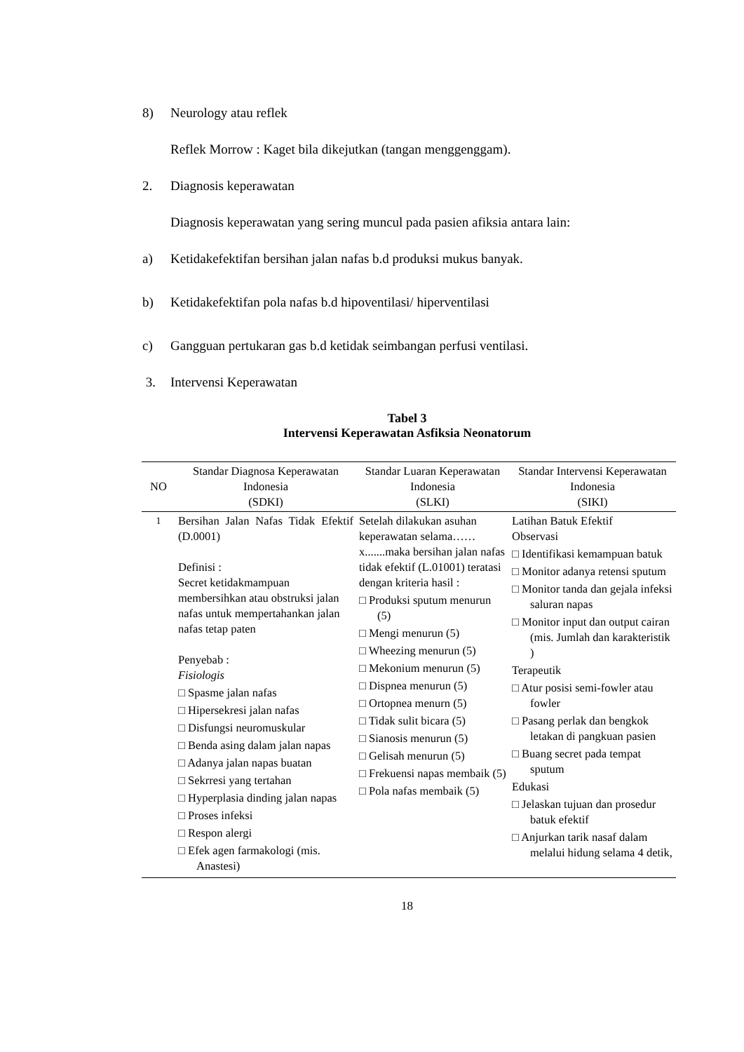8) Neurology atau reflek
Reflek Morrow : Kaget bila dikejutkan (tangan menggenggam).
2. Diagnosis keperawatan
Diagnosis keperawatan yang sering muncul pada pasien afiksia antara lain:
a) Ketidakefektifan bersihan jalan nafas b.d produksi mukus banyak.
b) Ketidakefektifan pola nafas b.d hipoventilasi/ hiperventilasi
c) Gangguan pertukaran gas b.d ketidak seimbangan perfusi ventilasi.
3. Intervensi Keperawatan
Tabel 3
Intervensi Keperawatan Asfiksia Neonatorum
| NO | Standar Diagnosa Keperawatan Indonesia (SDKI) | Standar Luaran Keperawatan Indonesia (SLKI) | Standar Intervensi Keperawatan Indonesia (SIKI) |
| --- | --- | --- | --- |
| 1 | Bersihan Jalan Nafas Tidak Efektif (D.0001) Definisi : Secret ketidakmampuan membersihkan atau obstruksi jalan nafas untuk mempertahankan jalan nafas tetap paten Penyebab : Fisiologis □ Spasme jalan nafas □ Hipersekresi jalan nafas □ Disfungsi neuromuskular □ Benda asing dalam jalan napas □ Adanya jalan napas buatan □ Sekrresi yang tertahan □ Hyperplasia dinding jalan napas □ Proses infeksi □ Respon alergi □ Efek agen farmakologi (mis. Anastesi) | Setelah dilakukan asuhan keperawatan selama……x.......maka bersihan jalan nafas tidak efektif (L.01001) teratasi dengan kriteria hasil : □ Produksi sputum menurun (5) □ Mengi menurun (5) □ Wheezing menurun (5) □ Mekonium menurun (5) □ Dispnea menurun (5) □ Ortopnea menurn (5) □ Tidak sulit bicara (5) □ Sianosis menurun (5) □ Gelisah menurun (5) □ Frekuensi napas membaik (5) □ Pola nafas membaik (5) | Latihan Batuk Efektif Observasi □ Identifikasi kemampuan batuk □ Monitor adanya retensi sputum □ Monitor tanda dan gejala infeksi saluran napas □ Monitor input dan output cairan (mis. Jumlah dan karakteristik ) Terapeutik □ Atur posisi semi-fowler atau fowler □ Pasang perlak dan bengkok letakan di pangkuan pasien □ Buang secret pada tempat sputum Edukasi □ Jelaskan tujuan dan prosedur batuk efektif □ Anjurkan tarik nasaf dalam melalui hidung selama 4 detik, |
18